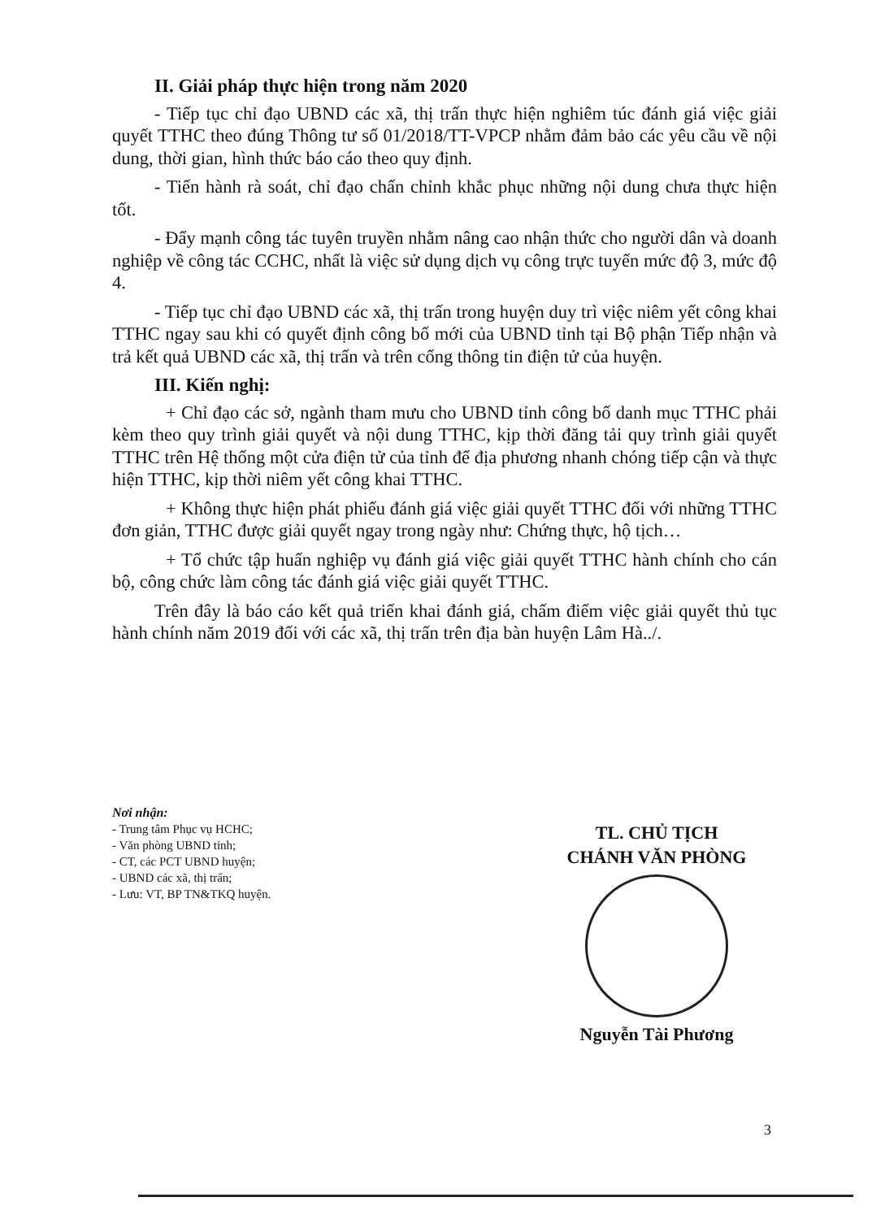II. Giải pháp thực hiện trong năm 2020
- Tiếp tục chỉ đạo UBND các xã, thị trấn thực hiện nghiêm túc đánh giá việc giải quyết TTHC theo đúng Thông tư số 01/2018/TT-VPCP nhằm đảm bảo các yêu cầu về nội dung, thời gian, hình thức báo cáo theo quy định.
- Tiến hành rà soát, chỉ đạo chấn chỉnh khắc phục những nội dung chưa thực hiện tốt.
- Đẩy mạnh công tác tuyên truyền nhằm nâng cao nhận thức cho người dân và doanh nghiệp về công tác CCHC, nhất là việc sử dụng dịch vụ công trực tuyến mức độ 3, mức độ 4.
- Tiếp tục chỉ đạo UBND các xã, thị trấn trong huyện duy trì việc niêm yết công khai TTHC ngay sau khi có quyết định công bố mới của UBND tỉnh tại Bộ phận Tiếp nhận và trả kết quả UBND các xã, thị trấn và trên cổng thông tin điện tử của huyện.
III. Kiến nghị:
+ Chỉ đạo các sở, ngành tham mưu cho UBND tỉnh công bố danh mục TTHC phải kèm theo quy trình giải quyết và nội dung TTHC, kịp thời đăng tải quy trình giải quyết TTHC trên Hệ thống một cửa điện tử của tỉnh để địa phương nhanh chóng tiếp cận và thực hiện TTHC, kịp thời niêm yết công khai TTHC.
+ Không thực hiện phát phiếu đánh giá việc giải quyết TTHC đối với những TTHC đơn giản, TTHC được giải quyết ngay trong ngày như: Chứng thực, hộ tịch…
+ Tổ chức tập huấn nghiệp vụ đánh giá việc giải quyết TTHC hành chính cho cán bộ, công chức làm công tác đánh giá việc giải quyết TTHC.
Trên đây là báo cáo kết quả triển khai đánh giá, chấm điểm việc giải quyết thủ tục hành chính năm 2019 đối với các xã, thị trấn trên địa bàn huyện Lâm Hà../.
Nơi nhận:
- Trung tâm Phục vụ HCHC;
- Văn phòng UBND tỉnh;
- CT, các PCT UBND huyện;
- UBND các xã, thị trấn;
- Lưu: VT, BP TN&TKQ huyện.
TL. CHỦ TỊCH
CHÁNH VĂN PHÒNG
Nguyễn Tài Phương
3